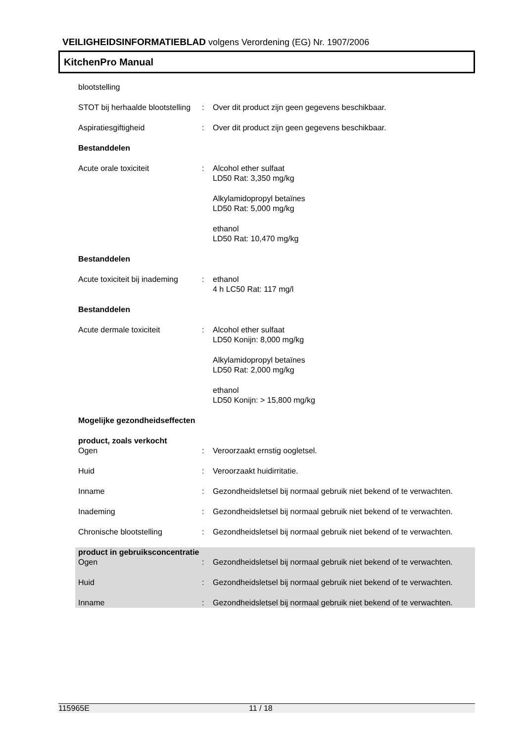VEILIGHEIDSINFORMATIEBLAD volgens Verordening (EG) Nr. 1907/2006
KitchenPro Manual
blootstelling
STOT bij herhaalde blootstelling
: Over dit product zijn geen gegevens beschikbaar.
Aspiratiesgiftigheid : Over dit product zijn geen gegevens beschikbaar.
Bestanddelen
Acute orale toxiciteit : Alcohol ether sulfaat
LD50 Rat: 3,350 mg/kg
Alkylamidopropyl betaïnes
LD50 Rat: 5,000 mg/kg
ethanol
LD50 Rat: 10,470 mg/kg
Bestanddelen
Acute toxiciteit bij inademing
: ethanol
4 h LC50 Rat: 117 mg/l
Bestanddelen
Acute dermale toxiciteit : Alcohol ether sulfaat
LD50 Konijn: 8,000 mg/kg
Alkylamidopropyl betaïnes
LD50 Rat: 2,000 mg/kg
ethanol
LD50 Konijn: > 15,800 mg/kg
Mogelijke gezondheidseffecten
product, zoals verkocht
Ogen : Veroorzaakt ernstig oogletsel.
Huid : Veroorzaakt huidirritatie.
Inname : Gezondheidsletsel bij normaal gebruik niet bekend of te verwachten.
Inademing : Gezondheidsletsel bij normaal gebruik niet bekend of te verwachten.
Chronische blootstelling : Gezondheidsletsel bij normaal gebruik niet bekend of te verwachten.
product in gebruiksconcentratie
Ogen : Gezondheidsletsel bij normaal gebruik niet bekend of te verwachten.
Huid : Gezondheidsletsel bij normaal gebruik niet bekend of te verwachten.
Inname : Gezondheidsletsel bij normaal gebruik niet bekend of te verwachten.
115965E 11 / 18